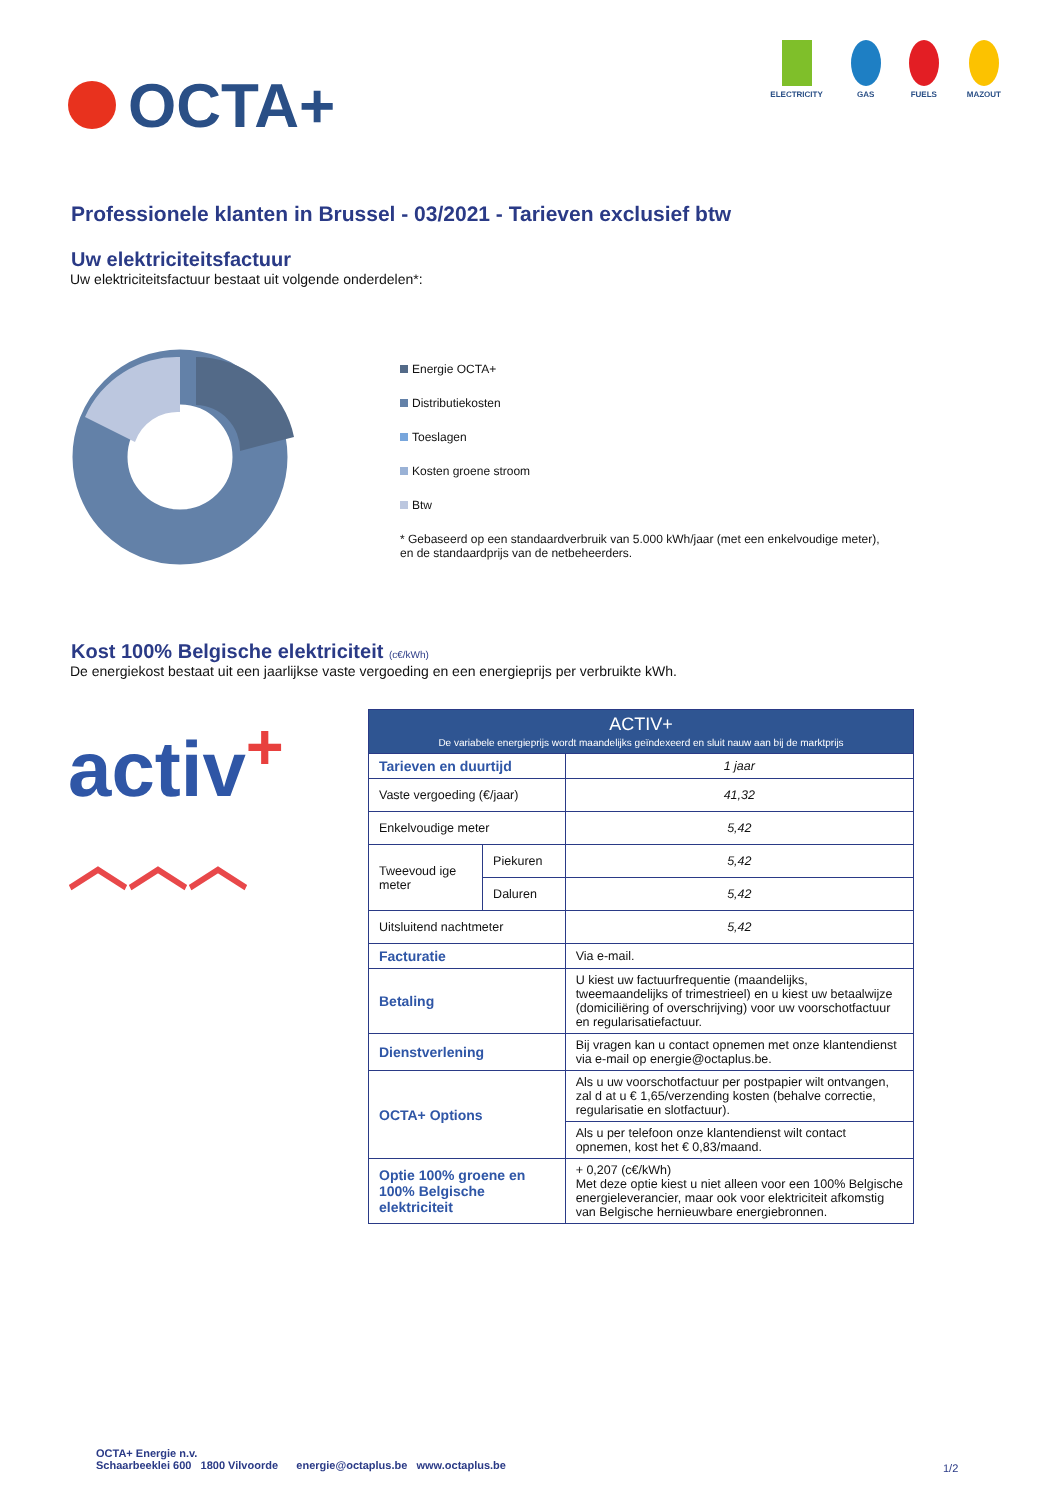OCTA+
ELECTRICITY GAS FUELS MAZOUT
Professionele klanten in Brussel - 03/2021 - Tarieven exclusief btw
Uw elektriciteitsfactuur
Uw elektriciteitsfactuur bestaat uit volgende onderdelen*:
Energie OCTA+
Distributiekosten
Toeslagen
Kosten groene stroom
Btw
* Gebaseerd op een standaardverbruik van 5.000 kWh/jaar (met een enkelvoudige meter),
en de standaardprijs van de netbeheerders.
Kost 100% Belgische elektriciteit (c€/kWh)
De energiekost bestaat uit een jaarlijkse vaste vergoeding en een energieprijs per verbruikte kWh.
activ<sup>+</sup>
︿︿︿
| ACTIV+ De variabele energieprijs wordt maandelijks geïndexeerd en sluit nauw aan bij de marktprijs | | |
| --- | --- | --- |
| Tarieven en duurtijd | | 1 jaar |
| Vaste vergoeding (€/jaar) | | 41,32 |
| Enkelvoudige meter | | 5,42 |
| Tweevoud ige meter | Piekuren | 5,42 |
| | Daluren | 5,42 |
| Uitsluitend nachtmeter | | 5,42 |
| Facturatie | | Via e-mail. |
| Betaling | | U kiest uw factuurfrequentie (maandelijks, tweemaandelijks of trimestrieel) en u kiest uw betaalwijze (domiciliëring of overschrijving) voor uw voorschotfactuur en regularisatiefactuur. |
| Dienstverlening | | Bij vragen kan u contact opnemen met onze klantendienst via e-mail op energie@octaplus.be. |
| OCTA+ Options | | Als u uw voorschotfactuur per postpapier wilt ontvangen, zal d at u € 1,65/verzending kosten (behalve correctie, regularisatie en slotfactuur). |
| | | Als u per telefoon onze klantendienst wilt contact opnemen, kost het € 0,83/maand. |
| Optie 100% groene en 100% Belgische elektriciteit | | + 0,207 (c€/kWh) Met deze optie kiest u niet alleen voor een 100% Belgische energieleverancier, maar ook voor elektriciteit afkomstig van Belgische hernieuwbare energiebronnen. |
OCTA+ Energie n.v.
Schaarbeeklei 600 1800 Vilvoorde energie@octaplus.be www.octaplus.be
1/2